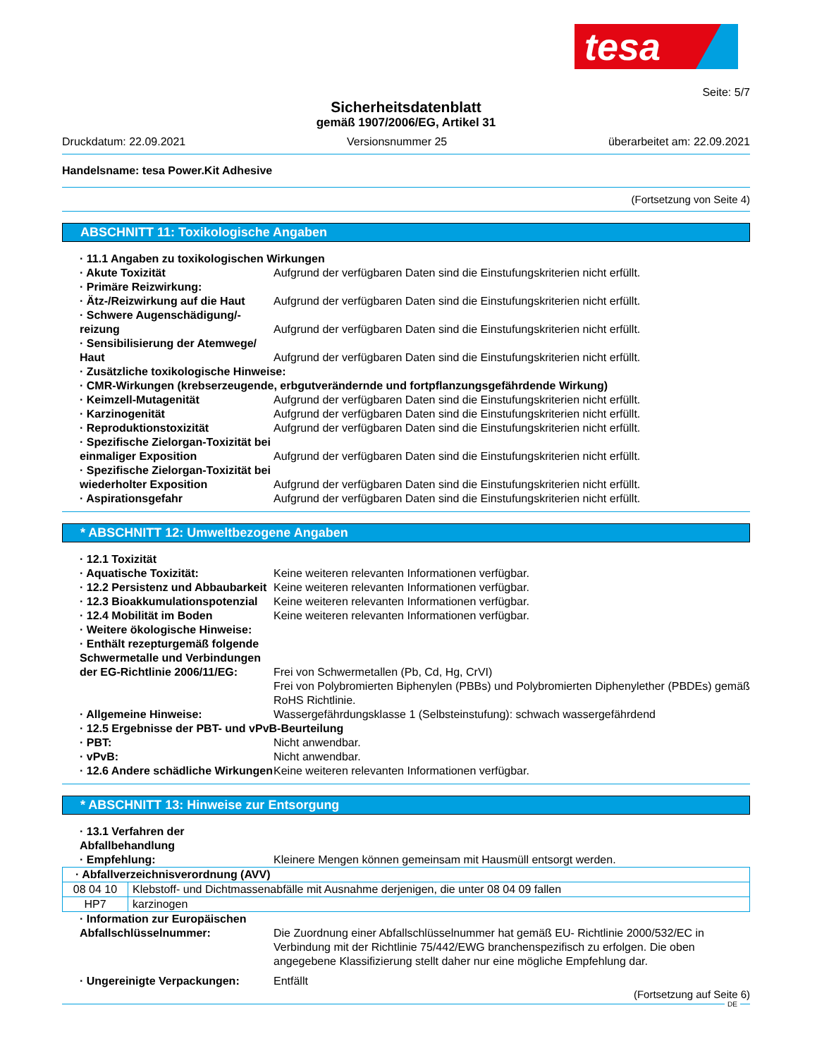tesa
Seite: 5/7
Sicherheitsdatenblatt
gemäß 1907/2006/EG, Artikel 31
Druckdatum: 22.09.2021 Versionsnummer 25 überarbeitet am: 22.09.2021
Handelsname: tesa Power.Kit Adhesive
(Fortsetzung von Seite 4)
ABSCHNITT 11: Toxikologische Angaben
· 11.1 Angaben zu toxikologischen Wirkungen
· Akute Toxizität Aufgrund der verfügbaren Daten sind die Einstufungskriterien nicht erfüllt.
· Primäre Reizwirkung:
· Ätz-/Reizwirkung auf die Haut Aufgrund der verfügbaren Daten sind die Einstufungskriterien nicht erfüllt.
· Schwere Augenschädigung/-reizung
Aufgrund der verfügbaren Daten sind die Einstufungskriterien nicht erfüllt.
· Sensibilisierung der Atemwege/ Haut
Aufgrund der verfügbaren Daten sind die Einstufungskriterien nicht erfüllt.
· Zusätzliche toxikologische Hinweise:
· CMR-Wirkungen (krebserzeugende, erbgutverändernde und fortpflanzungsgefährdende Wirkung)
· Keimzell-Mutagenität Aufgrund der verfügbaren Daten sind die Einstufungskriterien nicht erfüllt.
· Karzinogenität Aufgrund der verfügbaren Daten sind die Einstufungskriterien nicht erfüllt.
· Reproduktionstoxizität Aufgrund der verfügbaren Daten sind die Einstufungskriterien nicht erfüllt.
· Spezifische Zielorgan-Toxizität bei einmaliger Exposition
Aufgrund der verfügbaren Daten sind die Einstufungskriterien nicht erfüllt.
· Spezifische Zielorgan-Toxizität bei wiederholter Exposition
Aufgrund der verfügbaren Daten sind die Einstufungskriterien nicht erfüllt.
· Aspirationsgefahr Aufgrund der verfügbaren Daten sind die Einstufungskriterien nicht erfüllt.
* ABSCHNITT 12: Umweltbezogene Angaben
· 12.1 Toxizität
· Aquatische Toxizität: Keine weiteren relevanten Informationen verfügbar.
· 12.2 Persistenz und Abbaubarkeit
Keine weiteren relevanten Informationen verfügbar.
· 12.3 Bioakkumulationspotenzial
Keine weiteren relevanten Informationen verfügbar.
· 12.4 Mobilität im Boden Keine weiteren relevanten Informationen verfügbar.
· Weitere ökologische Hinweise:
· Enthält rezepturgemäß folgende Schwermetalle und Verbindungen der EG-Richtlinie 2006/11/EG:
Frei von Schwermetallen (Pb, Cd, Hg, CrVI)
Frei von Polybromierten Biphenylen (PBBs) und Polybromierten Diphenylether (PBDEs) gemäß RoHS Richtlinie.
· Allgemeine Hinweise: Wassergefährdungsklasse 1 (Selbsteinstufung): schwach wassergefährdend
· 12.5 Ergebnisse der PBT- und vPvB-Beurteilung
· PBT: Nicht anwendbar.
· vPvB: Nicht anwendbar.
· 12.6 Andere schädliche Wirkungen
Keine weiteren relevanten Informationen verfügbar.
* ABSCHNITT 13: Hinweise zur Entsorgung
· 13.1 Verfahren der Abfallbehandlung
· Empfehlung: Kleinere Mengen können gemeinsam mit Hausmüll entsorgt werden.
| · Abfallverzeichnisverordnung (AVV) | |
| 08 04 10 | Klebstoff- und Dichtmassenabfälle mit Ausnahme derjenigen, die unter 08 04 09 fallen |
| HP7 | karzinogen |
· Information zur Europäischen Abfallschlüsselnummer:
Die Zuordnung einer Abfallschlüsselnummer hat gemäß EU- Richtlinie 2000/532/EC in Verbindung mit der Richtlinie 75/442/EWG branchenspezifisch zu erfolgen. Die oben angegebene Klassifizierung stellt daher nur eine mögliche Empfehlung dar.
· Ungereinigte Verpackungen: Entfällt
(Fortsetzung auf Seite 6)
DE